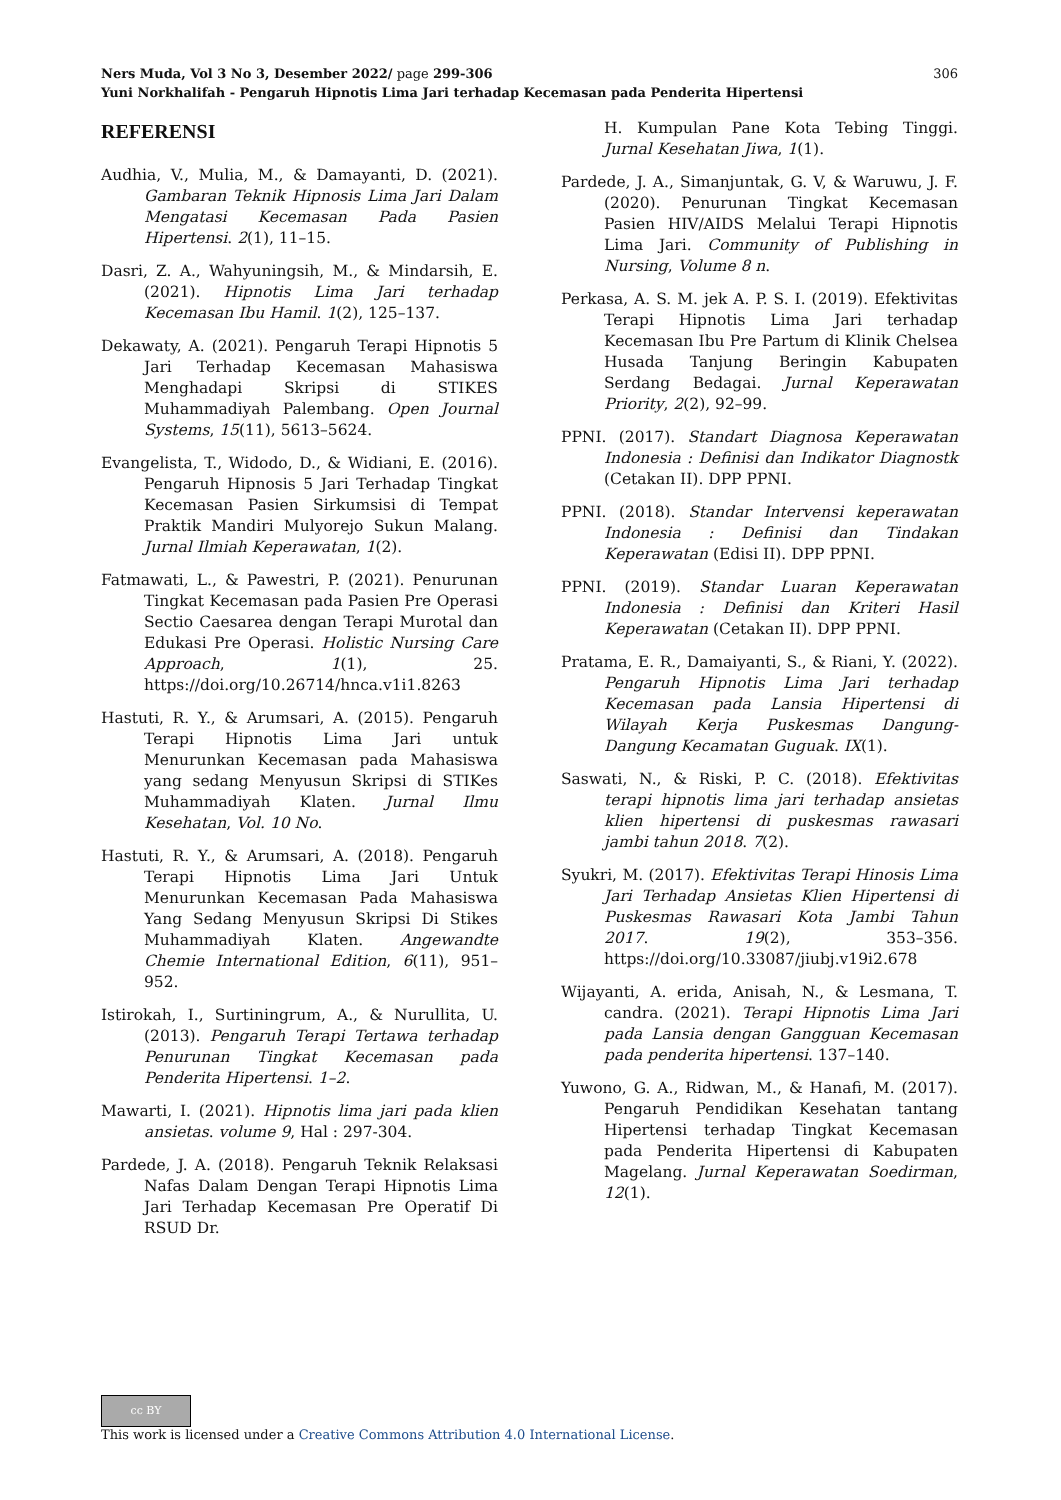306 Ners Muda, Vol 3 No 3, Desember 2022/ page 299-306
Yuni Norkhalifah - Pengaruh Hipnotis Lima Jari terhadap Kecemasan pada Penderita Hipertensi
REFERENSI
Audhia, V., Mulia, M., & Damayanti, D. (2021). Gambaran Teknik Hipnosis Lima Jari Dalam Mengatasi Kecemasan Pada Pasien Hipertensi. 2(1), 11–15.
Dasri, Z. A., Wahyuningsih, M., & Mindarsih, E. (2021). Hipnotis Lima Jari terhadap Kecemasan Ibu Hamil. 1(2), 125–137.
Dekawaty, A. (2021). Pengaruh Terapi Hipnotis 5 Jari Terhadap Kecemasan Mahasiswa Menghadapi Skripsi di STIKES Muhammadiyah Palembang. Open Journal Systems, 15(11), 5613–5624.
Evangelista, T., Widodo, D., & Widiani, E. (2016). Pengaruh Hipnosis 5 Jari Terhadap Tingkat Kecemasan Pasien Sirkumsisi di Tempat Praktik Mandiri Mulyorejo Sukun Malang. Jurnal Ilmiah Keperawatan, 1(2).
Fatmawati, L., & Pawestri, P. (2021). Penurunan Tingkat Kecemasan pada Pasien Pre Operasi Sectio Caesarea dengan Terapi Murotal dan Edukasi Pre Operasi. Holistic Nursing Care Approach, 1(1), 25. https://doi.org/10.26714/hnca.v1i1.8263
Hastuti, R. Y., & Arumsari, A. (2015). Pengaruh Terapi Hipnotis Lima Jari untuk Menurunkan Kecemasan pada Mahasiswa yang sedang Menyusun Skripsi di STIKes Muhammadiyah Klaten. Jurnal Ilmu Kesehatan, Vol. 10 No.
Hastuti, R. Y., & Arumsari, A. (2018). Pengaruh Terapi Hipnotis Lima Jari Untuk Menurunkan Kecemasan Pada Mahasiswa Yang Sedang Menyusun Skripsi Di Stikes Muhammadiyah Klaten. Angewandte Chemie International Edition, 6(11), 951–952.
Istirokah, I., Surtiningrum, A., & Nurullita, U. (2013). Pengaruh Terapi Tertawa terhadap Penurunan Tingkat Kecemasan pada Penderita Hipertensi. 1–2.
Mawarti, I. (2021). Hipnotis lima jari pada klien ansietas. volume 9, Hal : 297-304.
Pardede, J. A. (2018). Pengaruh Teknik Relaksasi Nafas Dalam Dengan Terapi Hipnotis Lima Jari Terhadap Kecemasan Pre Operatif Di RSUD Dr.
H. Kumpulan Pane Kota Tebing Tinggi. Jurnal Kesehatan Jiwa, 1(1).
Pardede, J. A., Simanjuntak, G. V, & Waruwu, J. F. (2020). Penurunan Tingkat Kecemasan Pasien HIV/AIDS Melalui Terapi Hipnotis Lima Jari. Community of Publishing in Nursing, Volume 8 n.
Perkasa, A. S. M. jek A. P. S. I. (2019). Efektivitas Terapi Hipnotis Lima Jari terhadap Kecemasan Ibu Pre Partum di Klinik Chelsea Husada Tanjung Beringin Kabupaten Serdang Bedagai. Jurnal Keperawatan Priority, 2(2), 92–99.
PPNI. (2017). Standart Diagnosa Keperawatan Indonesia : Definisi dan Indikator Diagnostk (Cetakan II). DPP PPNI.
PPNI. (2018). Standar Intervensi keperawatan Indonesia : Definisi dan Tindakan Keperawatan (Edisi II). DPP PPNI.
PPNI. (2019). Standar Luaran Keperawatan Indonesia : Definisi dan Kriteri Hasil Keperawatan (Cetakan II). DPP PPNI.
Pratama, E. R., Damaiyanti, S., & Riani, Y. (2022). Pengaruh Hipnotis Lima Jari terhadap Kecemasan pada Lansia Hipertensi di Wilayah Kerja Puskesmas Dangung-Dangung Kecamatan Guguak. IX(1).
Saswati, N., & Riski, P. C. (2018). Efektivitas terapi hipnotis lima jari terhadap ansietas klien hipertensi di puskesmas rawasari jambi tahun 2018. 7(2).
Syukri, M. (2017). Efektivitas Terapi Hinosis Lima Jari Terhadap Ansietas Klien Hipertensi di Puskesmas Rawasari Kota Jambi Tahun 2017. 19(2), 353–356. https://doi.org/10.33087/jiubj.v19i2.678
Wijayanti, A. erida, Anisah, N., & Lesmana, T. candra. (2021). Terapi Hipnotis Lima Jari pada Lansia dengan Gangguan Kecemasan pada penderita hipertensi. 137–140.
Yuwono, G. A., Ridwan, M., & Hanafi, M. (2017). Pengaruh Pendidikan Kesehatan tantang Hipertensi terhadap Tingkat Kecemasan pada Penderita Hipertensi di Kabupaten Magelang. Jurnal Keperawatan Soedirman, 12(1).
cc BY
This work is licensed under a Creative Commons Attribution 4.0 International License.